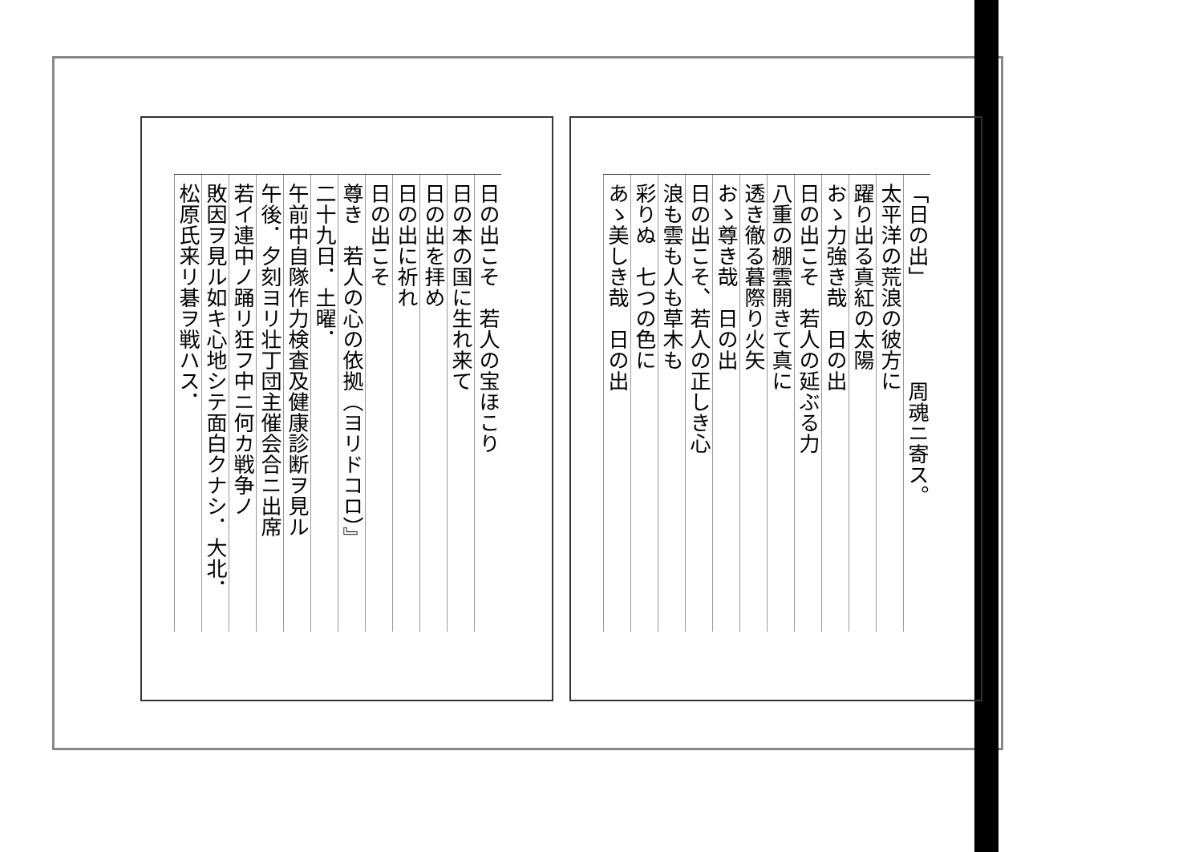「日の出」　　　　　周魂ニ寄ス。
太平洋の荒浪の彼方に
躍り出る真紅の太陽
おゝ力強き哉　日の出
日の出こそ　若人の延ぶる力
八重の棚雲開きて真に
透き徹る暮際り火矢
おゝ尊き哉　日の出
日の出こそ、若人の正しき心
浪も雲も人も草木も
彩りぬ　七つの色に
あゝ美しき哉　日の出
日の出こそ　若人の宝ほこり
日の本の国に生れ来て
日の出を拝め
日の出に祈れ
日の出こそ
尊き　若人の心の依拠（ヨリドコロ）』
二十九日．土曜．
午前中自隊作力検査及健康診断ヲ見ル
午後．夕刻ヨリ壮丁団主催会合ニ出席
若イ連中ノ踊リ狂フ中ニ何カ戦争ノ
敗因ヲ見ル如キ心地シテ面白クナシ．大北．
松原氏来リ碁ヲ戦ハス．